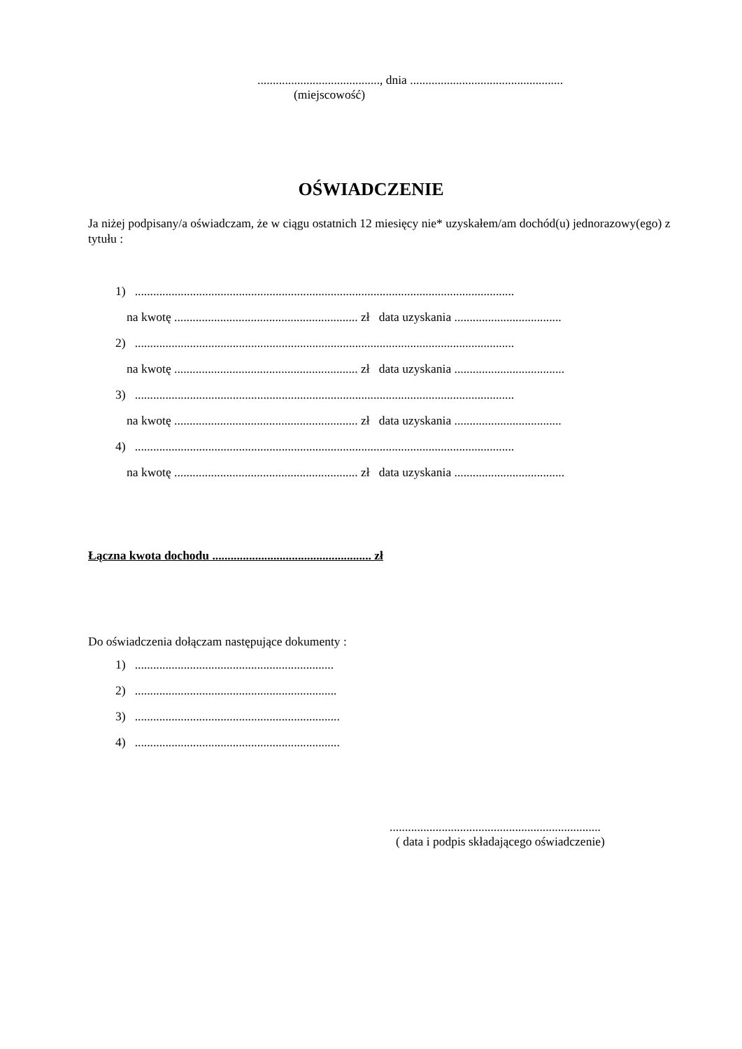........................................, dnia ..................................................
(miejscowość)
OŚWIADCZENIE
Ja niżej podpisany/a oświadczam, że w ciągu ostatnich 12 miesięcy nie* uzyskałem/am dochód(u) jednorazowy(ego) z tytułu :
1) ............................................................................................................................
na kwotę ............................................................ zł data uzyskania ...................................
2) ............................................................................................................................
na kwotę ............................................................ zł data uzyskania ....................................
3) ............................................................................................................................
na kwotę ............................................................ zł data uzyskania ...................................
4) ............................................................................................................................
na kwotę ............................................................ zł data uzyskania ....................................
Łączna kwota dochodu .................................................... zł
Do oświadczenia dołączam następujące dokumenty :
1) .................................................................
2) ..................................................................
3) ...................................................................
4) ...................................................................
.....................................................................
( data i podpis składającego oświadczenie)